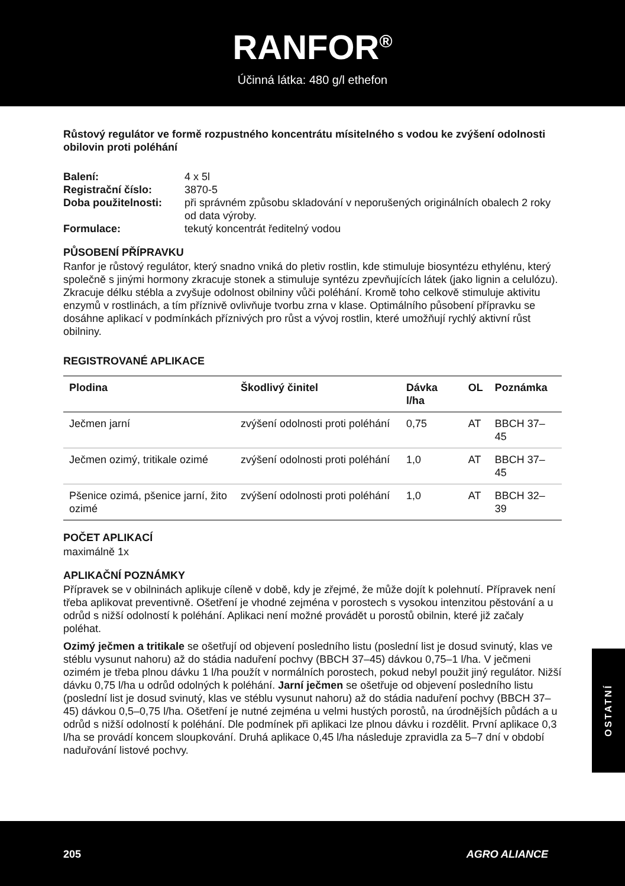RANFOR<sup>®</sup>
Účinná látka: 480 g/l ethefon
Růstový regulátor ve formě rozpustného koncentrátu mísitelného s vodou ke zvýšení odolnosti obilovin proti poléhání
| Balení: | 4 x 5l |
| Registrační číslo: | 3870-5 |
| Doba použitelnosti: | při správném způsobu skladování v neporušených originálních obalech 2 roky od data výroby. |
| Formulace: | tekutý koncentrát ředitelný vodou |
PŮSOBENÍ PŘÍPRAVKU
Ranfor je růstový regulátor, který snadno vniká do pletiv rostlin, kde stimuluje biosyntézu ethylénu, který společně s jinými hormony zkracuje stonek a stimuluje syntézu zpevňujících látek (jako lignin a celulózu). Zkracuje délku stébla a zvyšuje odolnost obilniny vůči poléhání. Kromě toho celkově stimuluje aktivitu enzymů v rostlinách, a tím příznivě ovlivňuje tvorbu zrna v klase. Optimálního působení přípravku se dosáhne aplikací v podmínkách příznivých pro růst a vývoj rostlin, které umožňují rychlý aktivní růst obilniny.
REGISTROVANÉ APLIKACE
| Plodina | Škodlivý činitel | Dávka l/ha | OL | Poznámka |
| --- | --- | --- | --- | --- |
| Ječmen jarní | zvýšení odolnosti proti poléhání | 0,75 | AT | BBCH 37–45 |
| Ječmen ozimý, tritikale ozimé | zvýšení odolnosti proti poléhání | 1,0 | AT | BBCH 37–45 |
| Pšenice ozimá, pšenice jarní, žito ozimé | zvýšení odolnosti proti poléhání | 1,0 | AT | BBCH 32–39 |
POČET APLIKACÍ
maximálně 1x
APLIKAČNÍ POZNÁMKY
Přípravek se v obilninách aplikuje cíleně v době, kdy je zřejmé, že může dojít k polehnutí. Přípravek není třeba aplikovat preventivně. Ošetření je vhodné zejména v porostech s vysokou intenzitou pěstování a u odrůd s nižší odolností k poléhání. Aplikaci není možné provádět u porostů obilnin, které již začaly poléhat.
Ozimý ječmen a tritikale se ošetřují od objevení posledního listu (poslední list je dosud svinutý, klas ve stéblu vysunut nahoru) až do stádia naduření pochvy (BBCH 37–45) dávkou 0,75–1 l/ha. V ječmeni ozimém je třeba plnou dávku 1 l/ha použít v normálních porostech, pokud nebyl použit jiný regulátor. Nižší dávku 0,75 l/ha u odrůd odolných k poléhání. Jarní ječmen se ošetřuje od objevení posledního listu (poslední list je dosud svinutý, klas ve stéblu vysunut nahoru) až do stádia naduření pochvy (BBCH 37–45) dávkou 0,5–0,75 l/ha. Ošetření je nutné zejména u velmi hustých porostů, na úrodnějších půdách a u odrůd s nižší odolností k poléhání. Dle podmínek při aplikaci lze plnou dávku i rozdělit. První aplikace 0,3 l/ha se provádí koncem sloupkování. Druhá aplikace 0,45 l/ha následuje zpravidla za 5–7 dní v období naduřování listové pochvy.
OSTATNÍ
205 AGRO ALIANCE